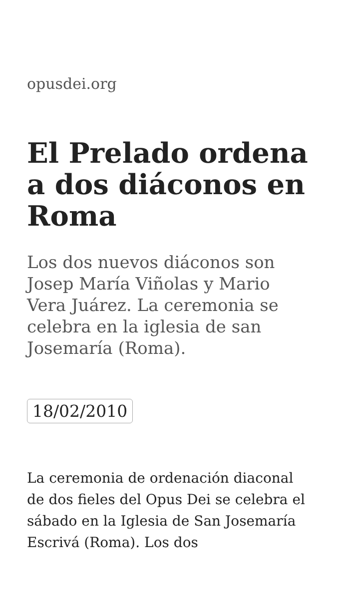opusdei.org
El Prelado ordena a dos diáconos en Roma
Los dos nuevos diáconos son Josep María Viñolas y Mario Vera Juárez. La ceremonia se celebra en la iglesia de san Josemaría (Roma).
18/02/2010
La ceremonia de ordenación diaconal de dos fieles del Opus Dei se celebra el sábado en la Iglesia de San Josemaría Escrivá (Roma). Los dos